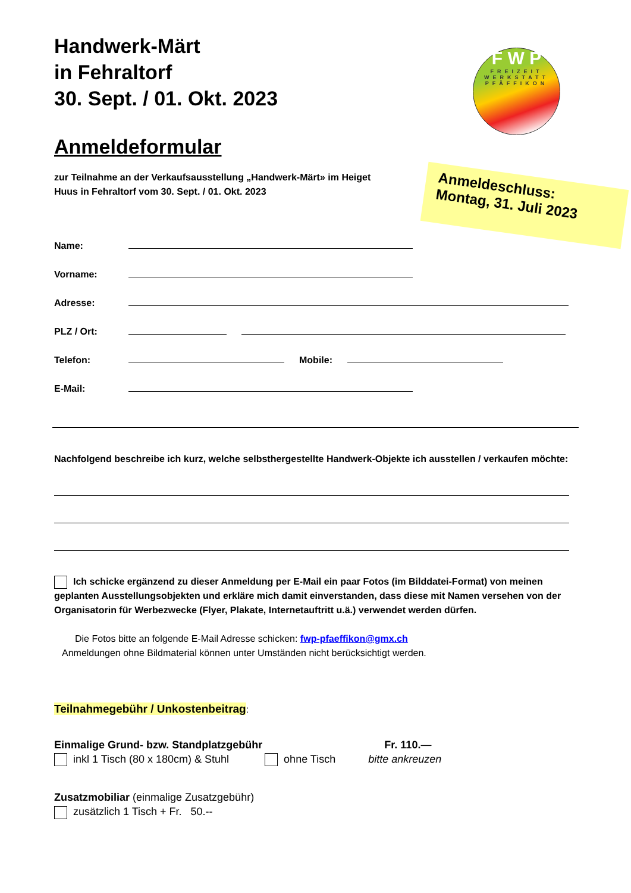F W P
FREIZEIT WERKSTATT PFÄFFIKON
Anmeldeschluss:
Montag, 31. Juli 2023
Handwerk-Märt
in Fehraltorf
30. Sept. / 01. Okt. 2023
Anmeldeformular
zur Teilnahme an der Verkaufsausstellung „Handwerk-Märt» im Heiget Huus in Fehraltorf vom 30. Sept. / 01. Okt. 2023
Name:
Vorname:
Adresse:
PLZ / Ort:
Telefon: Mobile:
E-Mail:
Nachfolgend beschreibe ich kurz, welche selbsthergestellte Handwerk-Objekte ich ausstellen / verkaufen möchte:
Ich schicke ergänzend zu dieser Anmeldung per E-Mail ein paar Fotos (im Bilddatei-Format) von meinen geplanten Ausstellungsobjekten und erkläre mich damit einverstanden, dass diese mit Namen versehen von der Organisatorin für Werbezwecke (Flyer, Plakate, Internetauftritt u.ä.) verwendet werden dürfen.
Die Fotos bitte an folgende E-Mail Adresse schicken: fwp-pfaeffikon@gmx.ch
Anmeldungen ohne Bildmaterial können unter Umständen nicht berücksichtigt werden.
Teilnahmegebühr / Unkostenbeitrag:
Einmalige Grund- bzw. Standplatzgebühr Fr. 110.—
inkl 1 Tisch (80 x 180cm) & Stuhl ohne Tisch bitte ankreuzen
Zusatzmobiliar (einmalige Zusatzgebühr)
zusätzlich 1 Tisch + Fr. 50.--